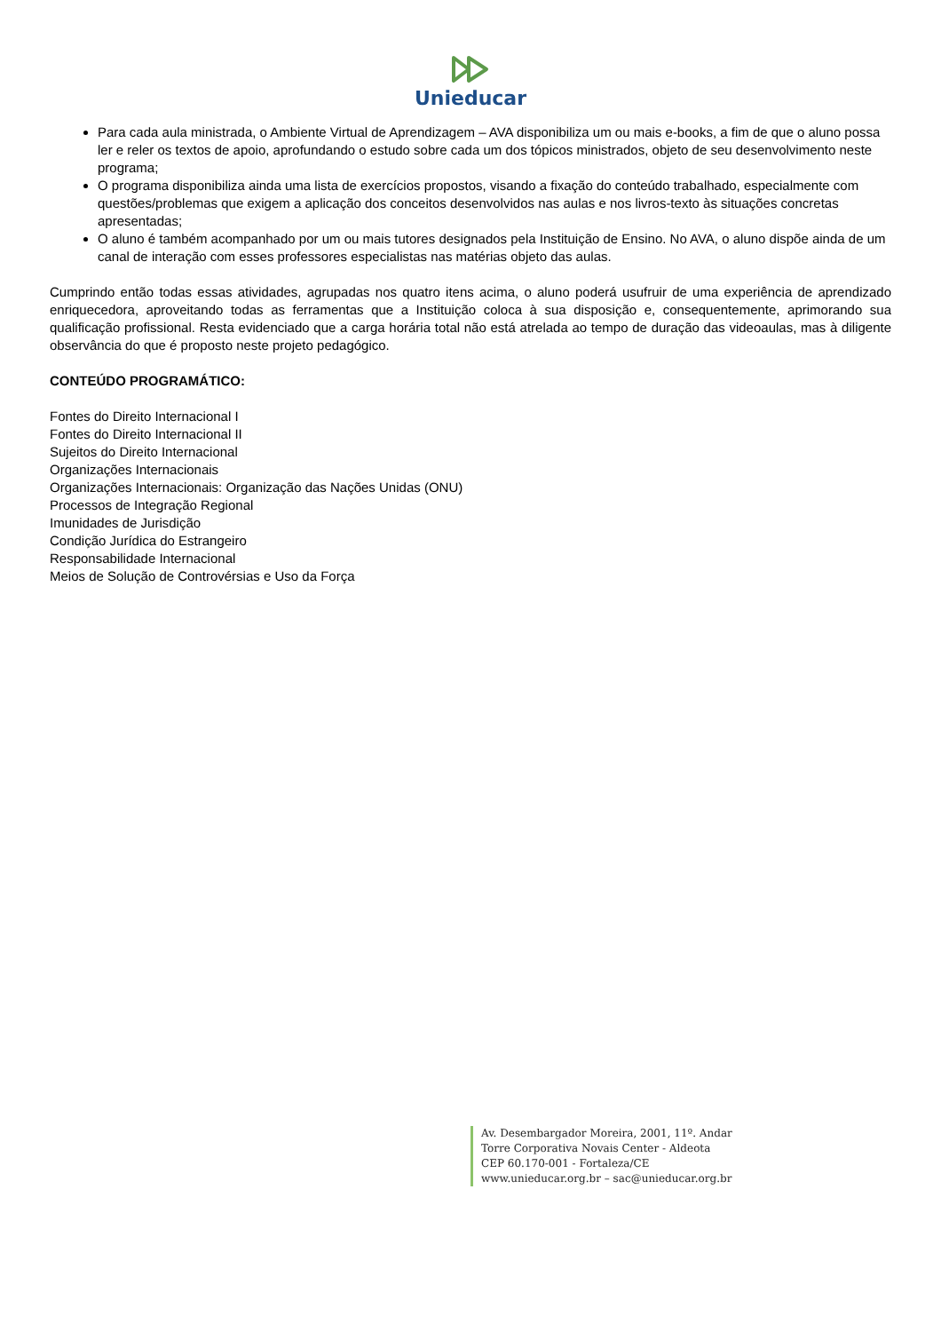Unieducar
Para cada aula ministrada, o Ambiente Virtual de Aprendizagem – AVA disponibiliza um ou mais e-books, a fim de que o aluno possa ler e reler os textos de apoio, aprofundando o estudo sobre cada um dos tópicos ministrados, objeto de seu desenvolvimento neste programa;
O programa disponibiliza ainda uma lista de exercícios propostos, visando a fixação do conteúdo trabalhado, especialmente com questões/problemas que exigem a aplicação dos conceitos desenvolvidos nas aulas e nos livros-texto às situações concretas apresentadas;
O aluno é também acompanhado por um ou mais tutores designados pela Instituição de Ensino. No AVA, o aluno dispõe ainda de um canal de interação com esses professores especialistas nas matérias objeto das aulas.
Cumprindo então todas essas atividades, agrupadas nos quatro itens acima, o aluno poderá usufruir de uma experiência de aprendizado enriquecedora, aproveitando todas as ferramentas que a Instituição coloca à sua disposição e, consequentemente, aprimorando sua qualificação profissional. Resta evidenciado que a carga horária total não está atrelada ao tempo de duração das videoaulas, mas à diligente observância do que é proposto neste projeto pedagógico.
CONTEÚDO PROGRAMÁTICO:
Fontes do Direito Internacional I
Fontes do Direito Internacional II
Sujeitos do Direito Internacional
Organizações Internacionais
Organizações Internacionais: Organização das Nações Unidas (ONU)
Processos de Integração Regional
Imunidades de Jurisdição
Condição Jurídica do Estrangeiro
Responsabilidade Internacional
Meios de Solução de Controvérsias e Uso da Força
Av. Desembargador Moreira, 2001, 11º. Andar
Torre Corporativa Novais Center - Aldeota
CEP 60.170-001 - Fortaleza/CE
www.unieducar.org.br – sac@unieducar.org.br